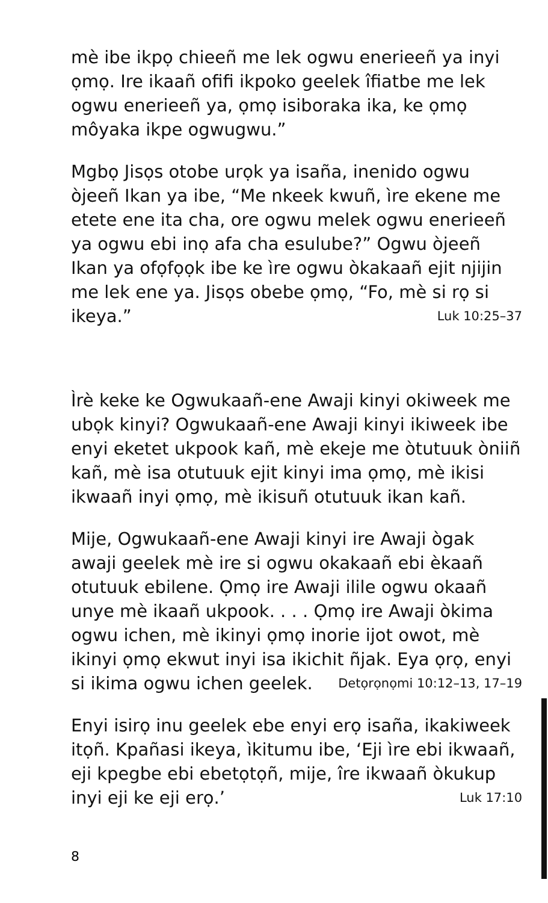mè ibe ikpọ chieeñ me lek ogwu enerieeñ ya inyi ọmọ. Ire ikaañ ofifi ikpoko geelek îfiatbe me lek ogwu enerieeñ ya, ọmọ isiboraka ika, ke ọmọ môyaka ikpe ogwugwu.”
Mgbọ Jisọs otobe urọk ya isaña, inenido ogwu òjeeñ Ikan ya ibe, “Me nkeek kwuñ, ìre ekene me etete ene ita cha, ore ogwu melek ogwu enerieeñ ya ogwu ebi inọ afa cha esulube?” Ogwu òjeeñ Ikan ya ofọfọọk ibe ke ìre ogwu òkakaañ ejit njijin me lek ene ya. Jisọs obebe ọmọ, “Fo, mè si rọ si ikeya.” Luk 10:25–37
Ìrè keke ke Ogwukaañ-ene Awaji kinyi okiweek me ubọk kinyi? Ogwukaañ-ene Awaji kinyi ikiweek ibe enyi eketet ukpook kañ, mè ekeje me òtutuuk òniiñ kañ, mè isa otutuuk ejit kinyi ima ọmọ, mè ikisi ikwaañ inyi ọmọ, mè ikisuñ otutuuk ikan kañ.
Mije, Ogwukaañ-ene Awaji kinyi ire Awaji ògak awaji geelek mè ire si ogwu okakaañ ebi èkaañ otutuuk ebilene. Ọmọ ire Awaji ilile ogwu okaañ unye mè ikaañ ukpook. . . . Ọmọ ire Awaji òkima ogwu ichen, mè ikinyi ọmọ inorie ijot owot, mè ikinyi ọmọ ekwut inyi isa ikichit ñjak. Eya ọrọ, enyi si ikima ogwu ichen geelek. Detọrọnọmi 10:12–13, 17–19
Enyi isirọ inu geelek ebe enyi erọ isaña, ikakiweek itọñ. Kpañasi ikeya, ìkitumu ibe, ‘Eji ìre ebi ikwaañ, eji kpegbe ebi ebetọtọñ, mije, îre ikwaañ òkukup inyi eji ke eji erọ.’ Luk 17:10
8